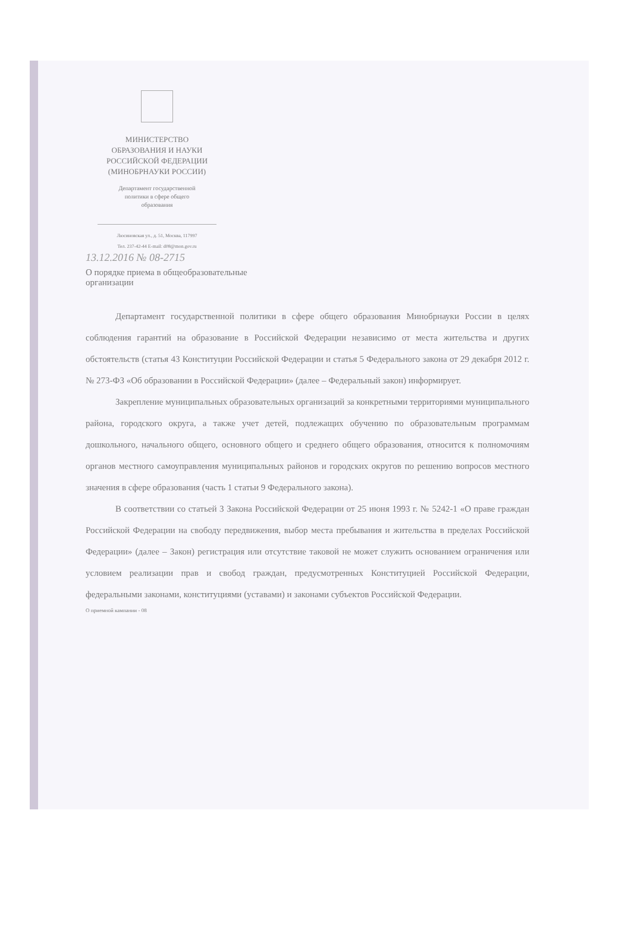МИНИСТЕРСТВО
ОБРАЗОВАНИЯ И НАУКИ
РОССИЙСКОЙ ФЕДЕРАЦИИ
(МИНОБРНАУКИ РОССИИ)
Департамент государственной
политики в сфере общего
образования
Люсиновская ул., д. 51, Москва, 117997
Тел. 237-42-44 E-mail: d08@mon.gov.ru
13.12.2016 № 08-2715
О порядке приема в общеобразовательные
организации
Департамент государственной политики в сфере общего образования Минобрнауки России в целях соблюдения гарантий на образование в Российской Федерации независимо от места жительства и других обстоятельств (статья 43 Конституции Российской Федерации и статья 5 Федерального закона от 29 декабря 2012 г. № 273-ФЗ «Об образовании в Российской Федерации» (далее – Федеральный закон) информирует.
Закрепление муниципальных образовательных организаций за конкретными территориями муниципального района, городского округа, а также учет детей, подлежащих обучению по образовательным программам дошкольного, начального общего, основного общего и среднего общего образования, относится к полномочиям органов местного самоуправления муниципальных районов и городских округов по решению вопросов местного значения в сфере образования (часть 1 статьи 9 Федерального закона).
В соответствии со статьей 3 Закона Российской Федерации от 25 июня 1993 г. № 5242-1 «О праве граждан Российской Федерации на свободу передвижения, выбор места пребывания и жительства в пределах Российской Федерации» (далее – Закон) регистрация или отсутствие таковой не может служить основанием ограничения или условием реализации прав и свобод граждан, предусмотренных Конституцией Российской Федерации, федеральными законами, конституциями (уставами) и законами субъектов Российской Федерации.
О приемной кампании - 08